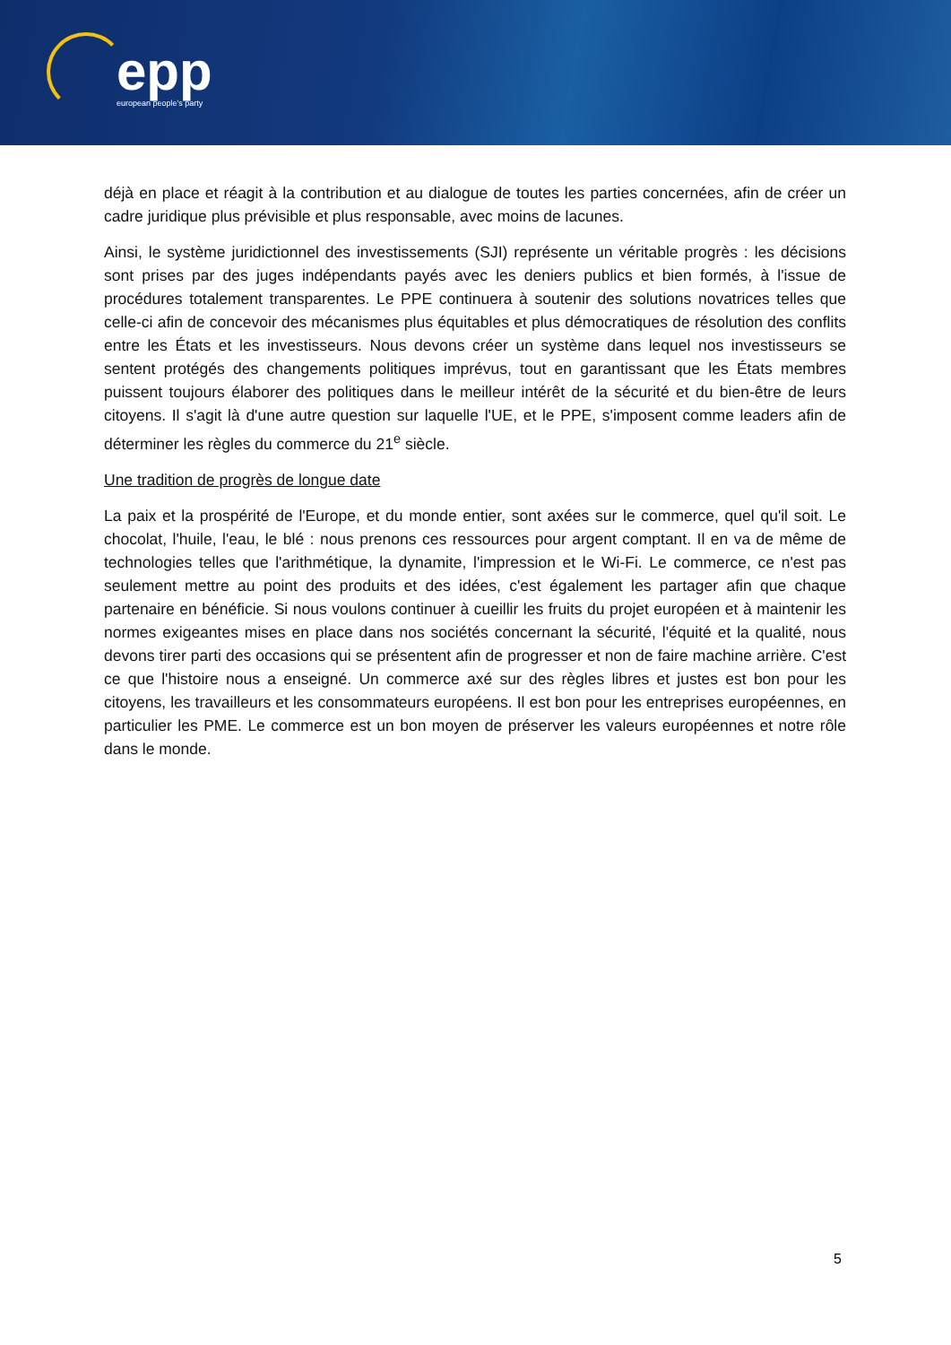epp
european people's party
déjà en place et réagit à la contribution et au dialogue de toutes les parties concernées, afin de créer un cadre juridique plus prévisible et plus responsable, avec moins de lacunes.
Ainsi, le système juridictionnel des investissements (SJI) représente un véritable progrès : les décisions sont prises par des juges indépendants payés avec les deniers publics et bien formés, à l'issue de procédures totalement transparentes. Le PPE continuera à soutenir des solutions novatrices telles que celle-ci afin de concevoir des mécanismes plus équitables et plus démocratiques de résolution des conflits entre les États et les investisseurs. Nous devons créer un système dans lequel nos investisseurs se sentent protégés des changements politiques imprévus, tout en garantissant que les États membres puissent toujours élaborer des politiques dans le meilleur intérêt de la sécurité et du bien-être de leurs citoyens. Il s'agit là d'une autre question sur laquelle l'UE, et le PPE, s'imposent comme leaders afin de déterminer les règles du commerce du 21<sup>e</sup> siècle.
Une tradition de progrès de longue date
La paix et la prospérité de l'Europe, et du monde entier, sont axées sur le commerce, quel qu'il soit. Le chocolat, l'huile, l'eau, le blé : nous prenons ces ressources pour argent comptant. Il en va de même de technologies telles que l'arithmétique, la dynamite, l'impression et le Wi-Fi. Le commerce, ce n'est pas seulement mettre au point des produits et des idées, c'est également les partager afin que chaque partenaire en bénéficie. Si nous voulons continuer à cueillir les fruits du projet européen et à maintenir les normes exigeantes mises en place dans nos sociétés concernant la sécurité, l'équité et la qualité, nous devons tirer parti des occasions qui se présentent afin de progresser et non de faire machine arrière. C'est ce que l'histoire nous a enseigné. Un commerce axé sur des règles libres et justes est bon pour les citoyens, les travailleurs et les consommateurs européens. Il est bon pour les entreprises européennes, en particulier les PME. Le commerce est un bon moyen de préserver les valeurs européennes et notre rôle dans le monde.
5